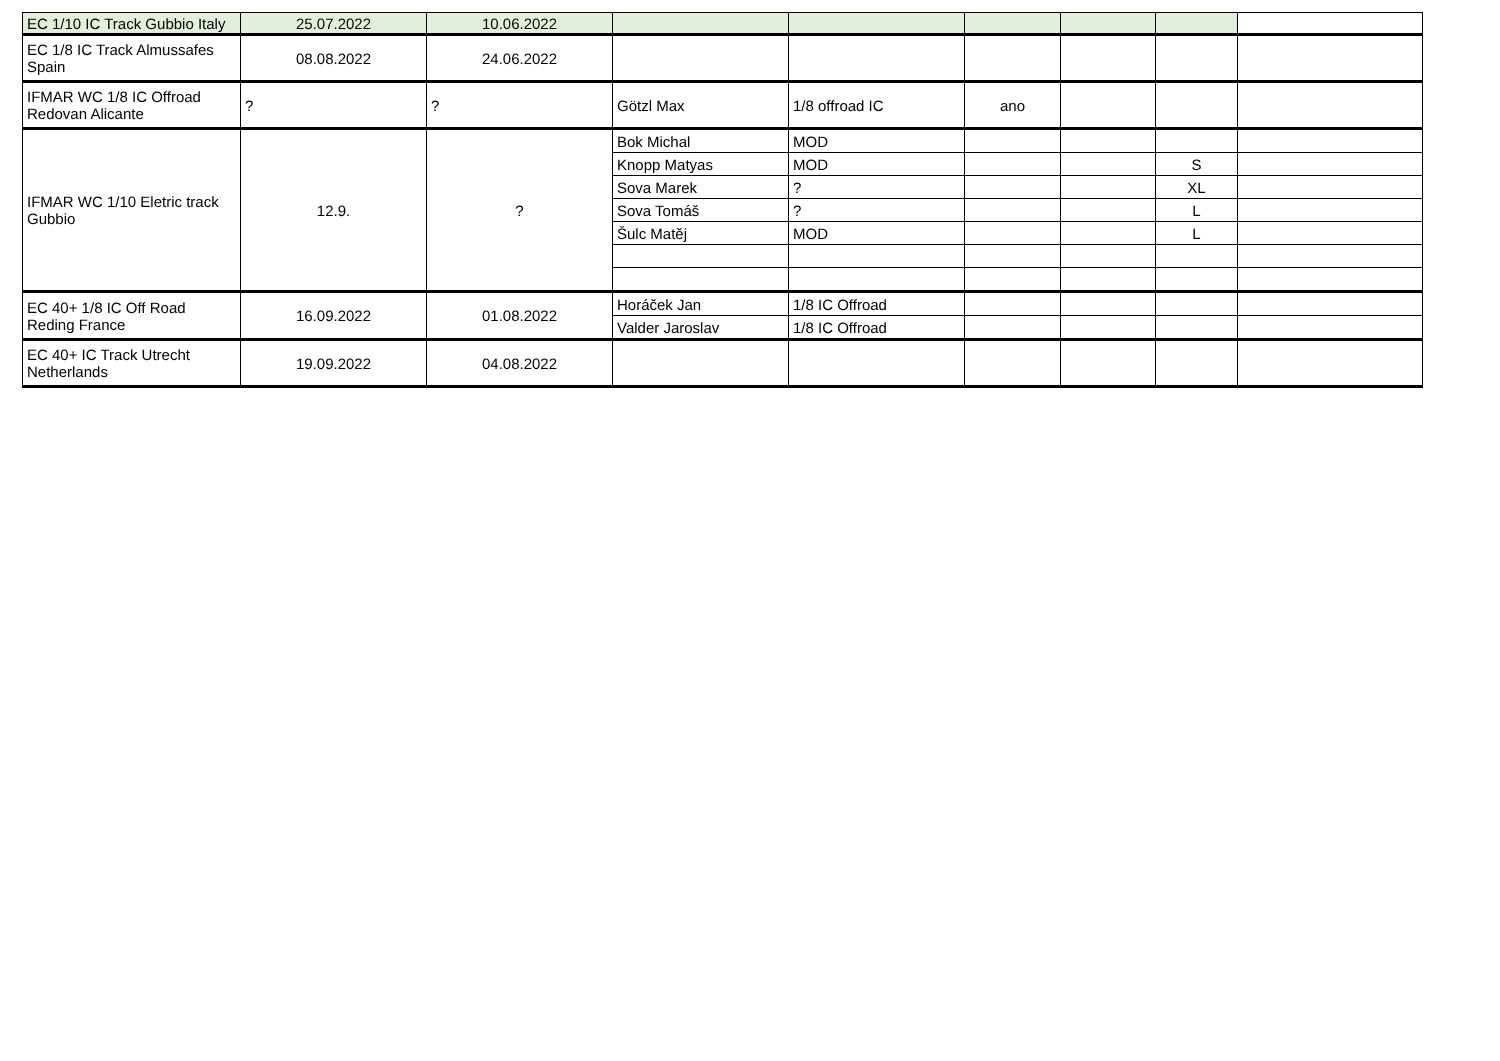| EC 1/10 IC Track Gubbio Italy | 25.07.2022 | 10.06.2022 | | | | | | |
| EC 1/8 IC Track Almussafes Spain | 08.08.2022 | 24.06.2022 | | | | | | |
| IFMAR WC 1/8 IC Offroad Redovan Alicante | ? | ? | Götzl Max | 1/8 offroad IC | ano | | | |
| IFMAR WC 1/10 Eletric track Gubbio | 12.9. | ? | Bok Michal | MOD | | | | |
| | | | Knopp Matyas | MOD | | | S | |
| | | | Sova Marek | ? | | | XL | |
| | | | Sova Tomáš | ? | | | L | |
| | | | Šulc Matěj | MOD | | | L | |
| EC 40+ 1/8 IC Off Road Reding France | 16.09.2022 | 01.08.2022 | Horáček Jan | 1/8 IC Offroad | | | | |
| | | | Valder Jaroslav | 1/8 IC Offroad | | | | |
| EC 40+ IC Track Utrecht Netherlands | 19.09.2022 | 04.08.2022 | | | | | | |